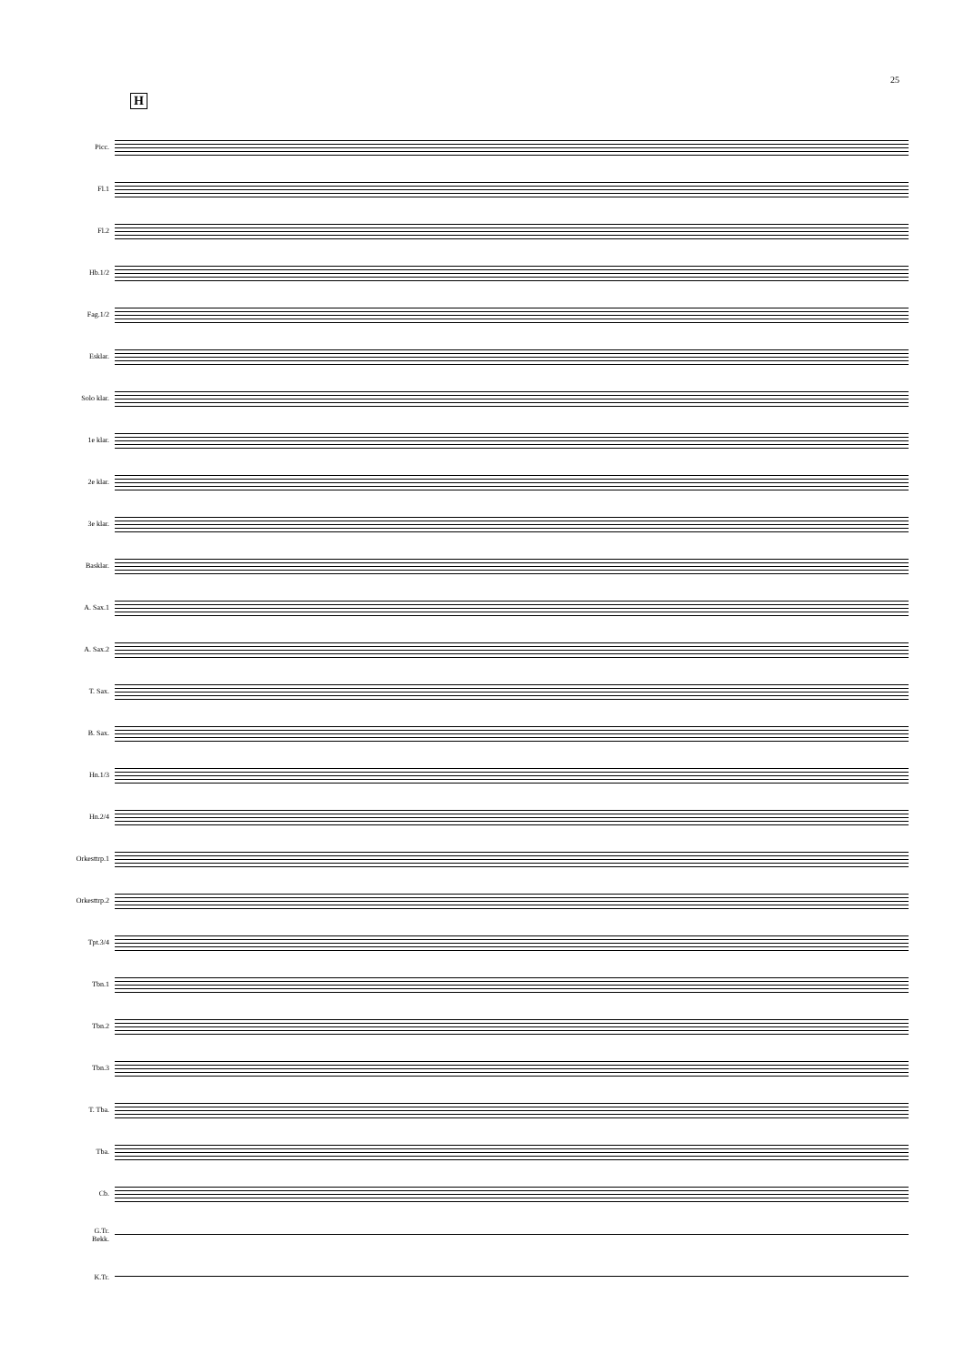25
H
Picc.
Fl.1
Fl.2
Hb.1/2
Fag.1/2
Esklar.
Solo klar.
1e klar.
2e klar.
3e klar.
Basklar.
A. Sax.1
A. Sax.2
T. Sax.
B. Sax.
Hn.1/3
Hn.2/4
Orkesttrp.1
Orkesttrp.2
Tpt.3/4
Tbn.1
Tbn.2
Tbn.3
T. Tba.
Tba.
Cb.
G.Tr.
Bekk.
K.Tr.